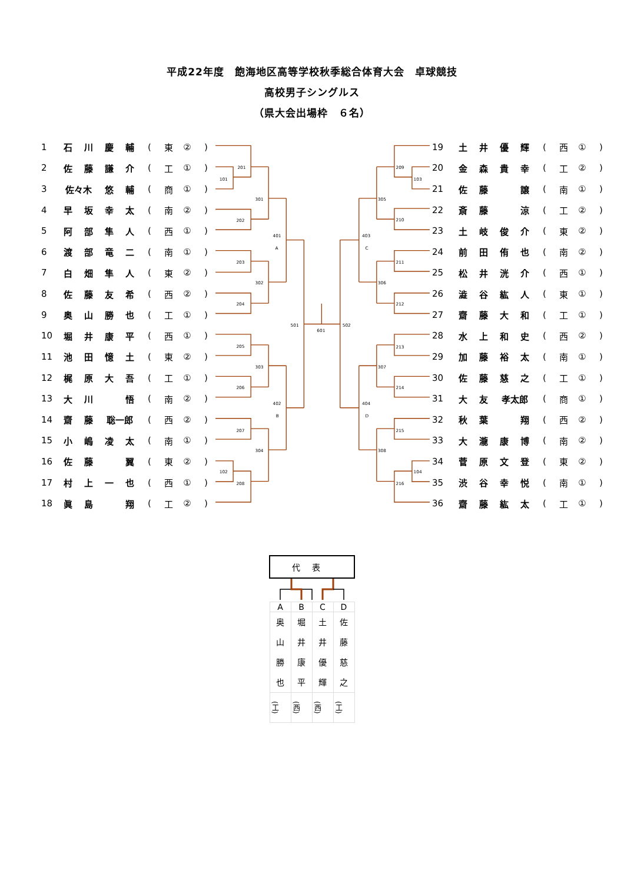平成22年度　飽海地区高等学校秋季総合体育大会　卓球競技
高校男子シングルス
（県大会出場枠　６名）
| 1 | 石 | 川 | 慶 | 輔 | ( | 東 | ② | ) |
| 2 | 佐 | 藤 | 謙 | 介 | ( | 工 | ① | ) |
| 3 | 佐々木 | | 悠 | 輔 | ( | 商 | ① | ) |
| 4 | 早 | 坂 | 幸 | 太 | ( | 南 | ② | ) |
| 5 | 阿 | 部 | 隼 | 人 | ( | 西 | ① | ) |
| 6 | 渡 | 部 | 竜 | 二 | ( | 南 | ① | ) |
| 7 | 白 | 畑 | 隼 | 人 | ( | 東 | ② | ) |
| 8 | 佐 | 藤 | 友 | 希 | ( | 西 | ② | ) |
| 9 | 奥 | 山 | 勝 | 也 | ( | 工 | ① | ) |
| 10 | 堀 | 井 | 康 | 平 | ( | 西 | ① | ) |
| 11 | 池 | 田 | 憶 | 土 | ( | 東 | ② | ) |
| 12 | 梶 | 原 | 大 | 吾 | ( | 工 | ① | ) |
| 13 | 大 | 川 | | 悟 | ( | 南 | ② | ) |
| 14 | 齋 | 藤 | 聡一郎 | | ( | 西 | ② | ) |
| 15 | 小 | 嶋 | 凌 | 太 | ( | 南 | ① | ) |
| 16 | 佐 | 藤 | | 翼 | ( | 東 | ② | ) |
| 17 | 村 | 上 | 一 | 也 | ( | 西 | ① | ) |
| 18 | 眞 | 島 | | 翔 | ( | 工 | ② | ) |
201
101
202
301
203
204
302
401
A
205
206
303
207
102
208
304
402
B
501
601
502
209
103
210
305
211
212
306
403
C
213
214
307
215
104
216
308
404
D
| 19 | 土 | 井 | 優 | 輝 | ( | 西 | ① | ) |
| 20 | 金 | 森 | 貴 | 幸 | ( | 工 | ② | ) |
| 21 | 佐 | 藤 | | 譲 | ( | 南 | ① | ) |
| 22 | 斎 | 藤 | | 涼 | ( | 工 | ② | ) |
| 23 | 土 | 岐 | 俊 | 介 | ( | 東 | ② | ) |
| 24 | 前 | 田 | 侑 | 也 | ( | 南 | ② | ) |
| 25 | 松 | 井 | 洸 | 介 | ( | 西 | ① | ) |
| 26 | 澁 | 谷 | 紘 | 人 | ( | 東 | ① | ) |
| 27 | 齋 | 藤 | 大 | 和 | ( | 工 | ① | ) |
| 28 | 水 | 上 | 和 | 史 | ( | 西 | ② | ) |
| 29 | 加 | 藤 | 裕 | 太 | ( | 南 | ① | ) |
| 30 | 佐 | 藤 | 慈 | 之 | ( | 工 | ① | ) |
| 31 | 大 | 友 | 孝太郎 | | ( | 商 | ① | ) |
| 32 | 秋 | 葉 | | 翔 | ( | 西 | ② | ) |
| 33 | 大 | 瀧 | 康 | 博 | ( | 南 | ② | ) |
| 34 | 菅 | 原 | 文 | 登 | ( | 東 | ② | ) |
| 35 | 渋 | 谷 | 幸 | 悦 | ( | 南 | ① | ) |
| 36 | 齋 | 藤 | 紘 | 太 | ( | 工 | ① | ) |
| 代表 | | | |
| --- | --- | --- | --- |
| A | B | C | D |
| 奥 山 勝 也 | 堀 井 康 平 | 土 井 優 輝 | 佐 藤 慈 之 |
| (工) | (西) | (西) | (工) |